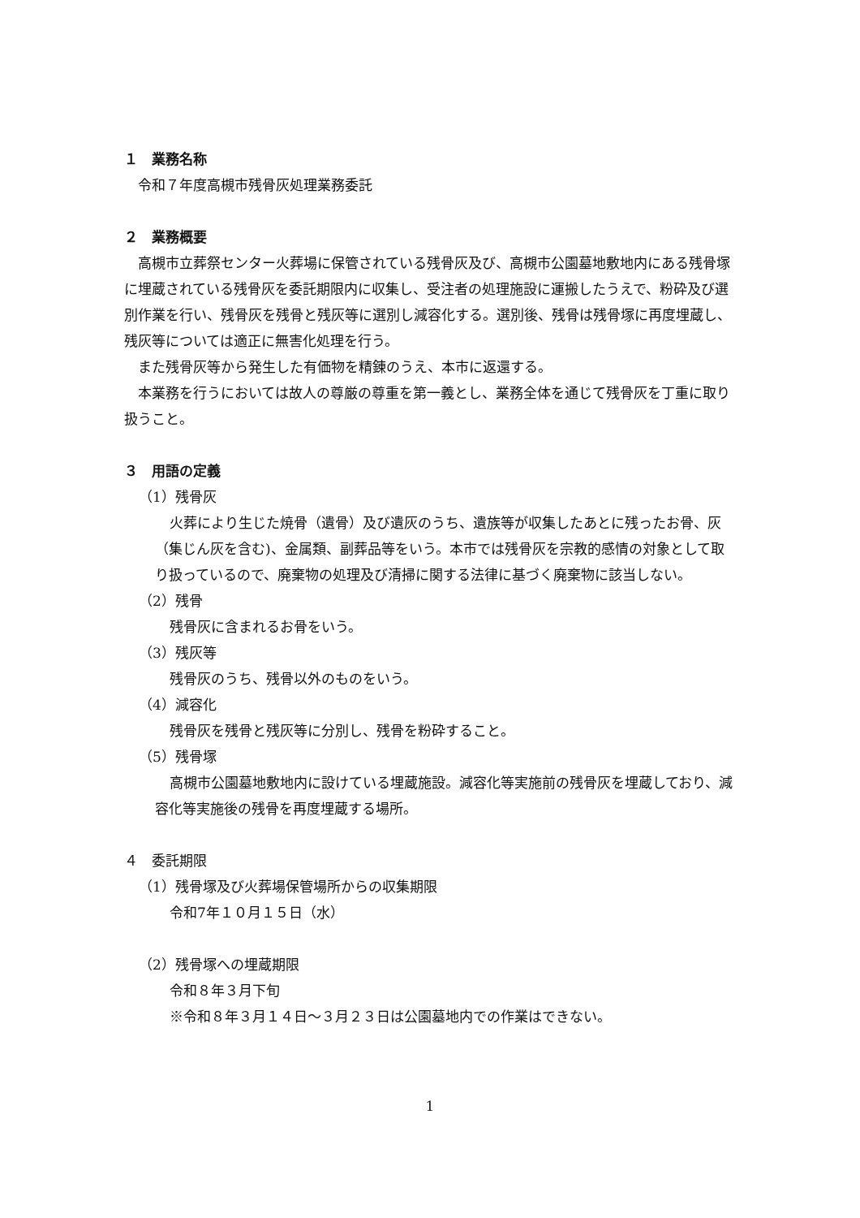１　業務名称
令和７年度高槻市残骨灰処理業務委託
２　業務概要
高槻市立葬祭センター火葬場に保管されている残骨灰及び、高槻市公園墓地敷地内にある残骨塚に埋蔵されている残骨灰を委託期限内に収集し、受注者の処理施設に運搬したうえで、粉砕及び選別作業を行い、残骨灰を残骨と残灰等に選別し減容化する。選別後、残骨は残骨塚に再度埋蔵し、残灰等については適正に無害化処理を行う。
また残骨灰等から発生した有価物を精錬のうえ、本市に返還する。
本業務を行うにおいては故人の尊厳の尊重を第一義とし、業務全体を通じて残骨灰を丁重に取り扱うこと。
３　用語の定義
（1）残骨灰
火葬により生じた焼骨（遺骨）及び遺灰のうち、遺族等が収集したあとに残ったお骨、灰（集じん灰を含む)、金属類、副葬品等をいう。本市では残骨灰を宗教的感情の対象として取り扱っているので、廃棄物の処理及び清掃に関する法律に基づく廃棄物に該当しない。
（2）残骨
残骨灰に含まれるお骨をいう。
（3）残灰等
残骨灰のうち、残骨以外のものをいう。
（4）減容化
残骨灰を残骨と残灰等に分別し、残骨を粉砕すること。
（5）残骨塚
高槻市公園墓地敷地内に設けている埋蔵施設。減容化等実施前の残骨灰を埋蔵しており、減容化等実施後の残骨を再度埋蔵する場所。
４　委託期限
（1）残骨塚及び火葬場保管場所からの収集期限
令和7年１０月１５日（水）
（2）残骨塚への埋蔵期限
令和８年３月下旬
※令和８年３月１４日～３月２３日は公園墓地内での作業はできない。
1